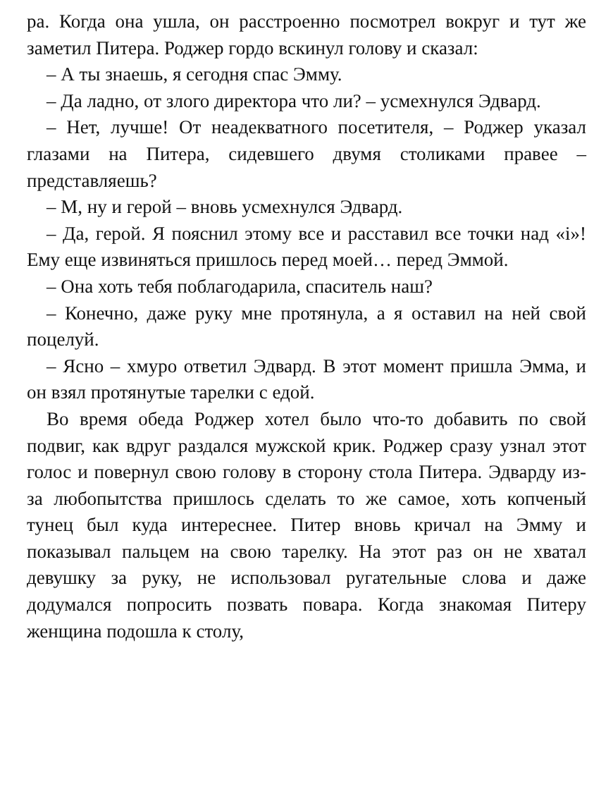ра. Когда она ушла, он расстроенно посмотрел вокруг и тут же заметил Питера. Роджер гордо вскинул голову и сказал:
– А ты знаешь, я сегодня спас Эмму.
– Да ладно, от злого директора что ли? – усмехнулся Эдвард.
– Нет, лучше! От неадекватного посетителя, – Роджер указал глазами на Питера, сидевшего двумя столиками правее – представляешь?
– М, ну и герой – вновь усмехнулся Эдвард.
– Да, герой. Я пояснил этому все и расставил все точки над «i»! Ему еще извиняться пришлось перед моей… перед Эммой.
– Она хоть тебя поблагодарила, спаситель наш?
– Конечно, даже руку мне протянула, а я оставил на ней свой поцелуй.
– Ясно – хмуро ответил Эдвард. В этот момент пришла Эмма, и он взял протянутые тарелки с едой.
Во время обеда Роджер хотел было что-то добавить по свой подвиг, как вдруг раздался мужской крик. Роджер сразу узнал этот голос и повернул свою голову в сторону стола Питера. Эдварду из-за любопытства пришлось сделать то же самое, хоть копченый тунец был куда интереснее. Питер вновь кричал на Эмму и показывал пальцем на свою тарелку. На этот раз он не хватал девушку за руку, не использовал ругательные слова и даже додумался попросить позвать повара. Когда знакомая Питеру женщина подошла к столу,